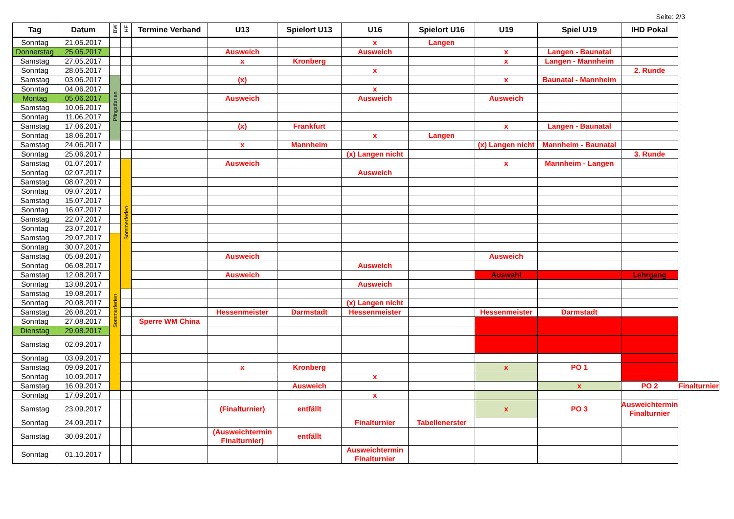Seite: 2/3
| Tag | Datum | BW | HE | Termine Verband | U13 | Spielort U13 | U16 | Spielort U16 | U19 | Spiel U19 | IHD Pokal | |
| --- | --- | --- | --- | --- | --- | --- | --- | --- | --- | --- | --- | --- |
| Sonntag | 21.05.2017 | | | | | | x | Langen | | | | |
| Donnerstag | 25.05.2017 | | | | Ausweich | | Ausweich | | x | Langen - Baunatal | | |
| Samstag | 27.05.2017 | | | | x | Kronberg | | | x | Langen - Mannheim | | |
| Sonntag | 28.05.2017 | | | | | | x | | | | 2. Runde | |
| Samstag | 03.06.2017 | Pfingstferien | | | (x) | | | | x | Baunatal - Mannheim | | |
| Sonntag | 04.06.2017 | | | | | | x | | | | | |
| Montag | 05.06.2017 | | | | Ausweich | | Ausweich | | Ausweich | | | |
| Samstag | 10.06.2017 | | | | | | | | | | | |
| Sonntag | 11.06.2017 | | | | | | | | | | | |
| Samstag | 17.06.2017 | | | | (x) | Frankfurt | | | x | Langen - Baunatal | | |
| Sonntag | 18.06.2017 | | | | | | x | Langen | | | | |
| Samstag | 24.06.2017 | | | | x | Mannheim | | | (x) Langen nicht | Mannheim - Baunatal | | |
| Sonntag | 25.06.2017 | | | | | | (x) Langen nicht | | | | 3. Runde | |
| Samstag | 01.07.2017 | | Sommerferien | | Ausweich | | | | x | Mannheim - Langen | | |
| Sonntag | 02.07.2017 | | | | | | Ausweich | | | | | |
| Samstag | 08.07.2017 | | | | | | | | | | | |
| Sonntag | 09.07.2017 | | | | | | | | | | | |
| Samstag | 15.07.2017 | | | | | | | | | | | |
| Sonntag | 16.07.2017 | | | | | | | | | | | |
| Samstag | 22.07.2017 | | | | | | | | | | | |
| Sonntag | 23.07.2017 | | | | | | | | | | | |
| Samstag | 29.07.2017 | Sommerferien | | | | | | | | | | |
| Sonntag | 30.07.2017 | | | | | | | | | | | |
| Samstag | 05.08.2017 | | | | Ausweich | | | | Ausweich | | | |
| Sonntag | 06.08.2017 | | | | | | Ausweich | | | | | |
| Samstag | 12.08.2017 | | | | Ausweich | | | | Auswahl | | Lehrgang | |
| Sonntag | 13.08.2017 | | | | | | Ausweich | | | | | |
| Samstag | 19.08.2017 | | | | | | | | | | | |
| Sonntag | 20.08.2017 | | | | | | (x) Langen nicht | | | | | |
| Samstag | 26.08.2017 | | | | Hessenmeister | Darmstadt | Hessenmeister | | Hessenmeister | Darmstadt | | |
| Sonntag | 27.08.2017 | | | Sperre WM China | | | | | | | | |
| Dienstag | 29.08.2017 | | | | | | | | | | | |
| Samstag | 02.09.2017 | | | | | | | | | | | |
| Sonntag | 03.09.2017 | | | | | | | | | | | |
| Samstag | 09.09.2017 | | | | x | Kronberg | | | x | PO 1 | | |
| Sonntag | 10.09.2017 | | | | | | x | | | | | |
| Samstag | 16.09.2017 | | | | | Ausweich | | | | x | PO 2 | Finalturnier |
| Sonntag | 17.09.2017 | | | | | | x | | | | | |
| Samstag | 23.09.2017 | | | | (Finalturnier) | entfällt | | | x | PO 3 | Ausweichtermin Finalturnier | |
| Sonntag | 24.09.2017 | | | | | | Finalturnier | Tabellenerster | | | | |
| Samstag | 30.09.2017 | | | | (Ausweichtermin Finalturnier) | entfällt | | | | | | |
| Sonntag | 01.10.2017 | | | | | | Ausweichtermin Finalturnier | | | | | |